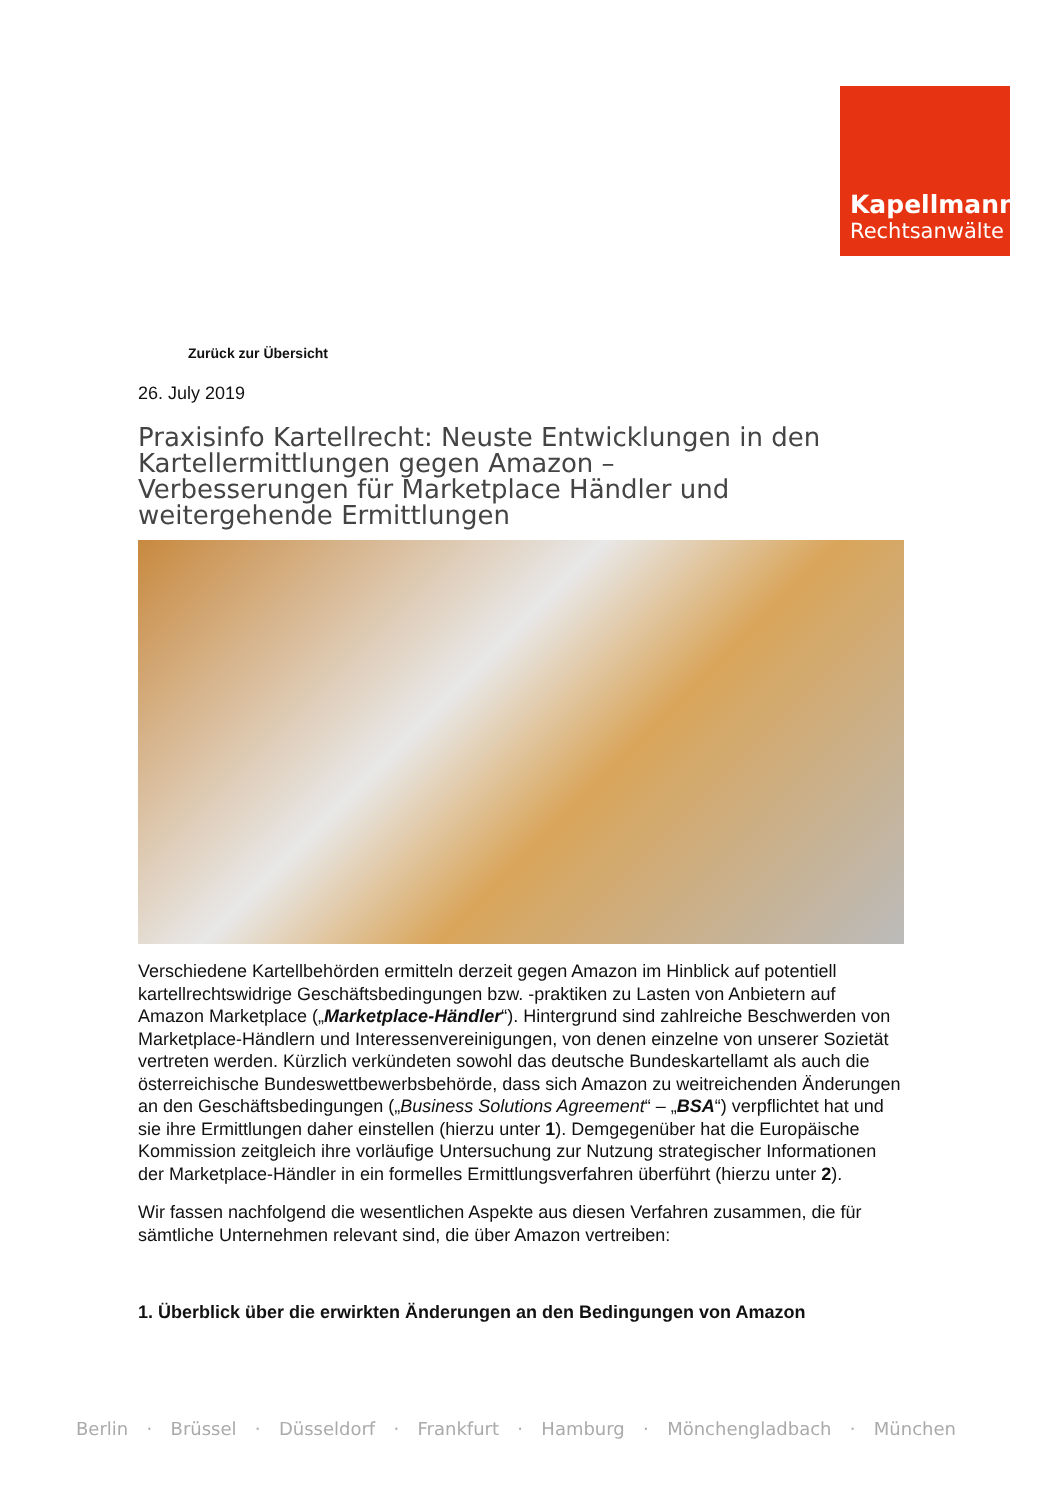Kapellmann
Rechtsanwälte
Zurück zur Übersicht
26. July 2019
Praxisinfo Kartellrecht: Neuste Entwicklungen in den Kartellermittlungen gegen Amazon –
Verbesserungen für Marketplace Händler und weitergehende Ermittlungen
Verschiedene Kartellbehörden ermitteln derzeit gegen Amazon im Hinblick auf potentiell kartellrechtswidrige Geschäftsbedingungen bzw. -praktiken zu Lasten von Anbietern auf Amazon Marketplace („Marketplace-Händler“). Hintergrund sind zahlreiche Beschwerden von Marketplace-Händlern und Interessenvereinigungen, von denen einzelne von unserer Sozietät vertreten werden. Kürzlich verkündeten sowohl das deutsche Bundeskartellamt als auch die österreichische Bundeswettbewerbsbehörde, dass sich Amazon zu weitreichenden Änderungen an den Geschäftsbedingungen („Business Solutions Agreement“ – „BSA“) verpflichtet hat und sie ihre Ermittlungen daher einstellen (hierzu unter 1). Demgegenüber hat die Europäische Kommission zeitgleich ihre vorläufige Untersuchung zur Nutzung strategischer Informationen der Marketplace-Händler in ein formelles Ermittlungsverfahren überführt (hierzu unter 2).
Wir fassen nachfolgend die wesentlichen Aspekte aus diesen Verfahren zusammen, die für sämtliche Unternehmen relevant sind, die über Amazon vertreiben:
1. Überblick über die erwirkten Änderungen an den Bedingungen von Amazon
Berlin · Brüssel · Düsseldorf · Frankfurt · Hamburg · Mönchengladbach · München